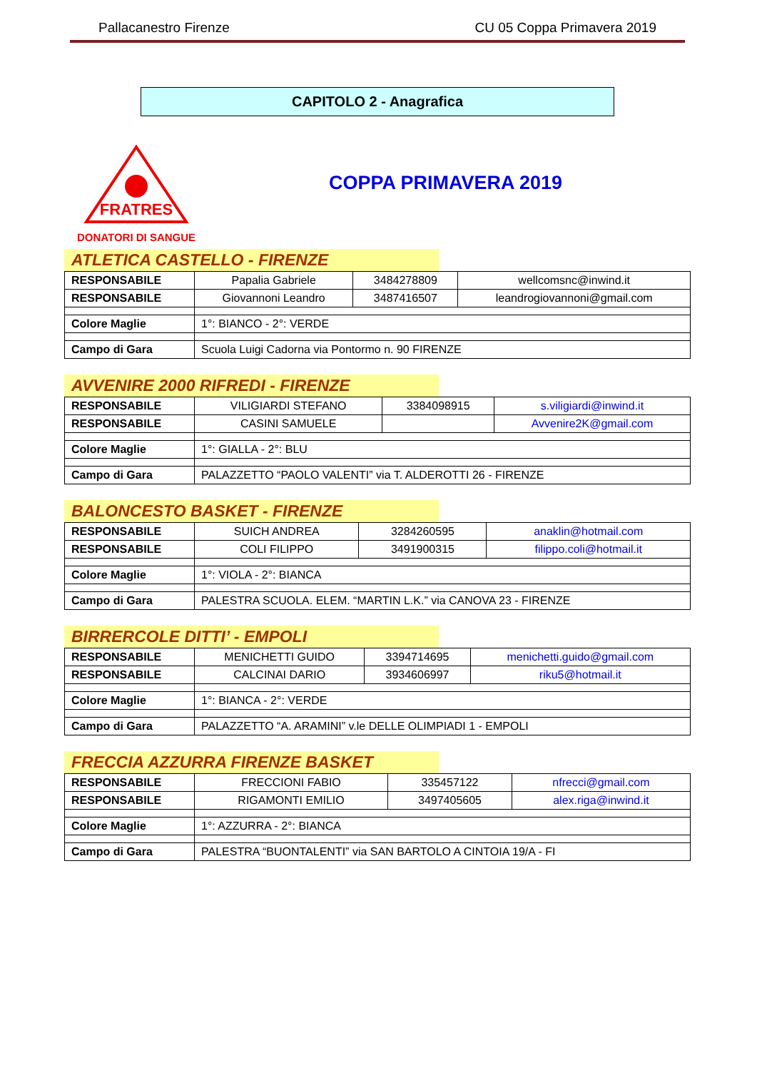Pallacanestro Firenze CU 05 Coppa Primavera 2019
CAPITOLO 2 - Anagrafica
FRATRES
DONATORI DI SANGUE
COPPA PRIMAVERA 2019
ATLETICA CASTELLO - FIRENZE
| RESPONSABILE | Papalia Gabriele | 3484278809 | wellcomsnc@inwind.it |
| RESPONSABILE | Giovannoni Leandro | 3487416507 | leandrogiovannoni@gmail.com |
| Colore Maglie | 1°: BIANCO - 2°: VERDE | | |
| Campo di Gara | Scuola Luigi Cadorna via Pontormo n. 90 FIRENZE | | |
AVVENIRE 2000 RIFREDI - FIRENZE
| RESPONSABILE | VILIGIARDI STEFANO | 3384098915 | s.viligiardi@inwind.it |
| RESPONSABILE | CASINI SAMUELE | | Avvenire2K@gmail.com |
| Colore Maglie | 1°: GIALLA - 2°: BLU | | |
| Campo di Gara | PALAZZETTO “PAOLO VALENTI” via T. ALDEROTTI 26 - FIRENZE | | |
BALONCESTO BASKET - FIRENZE
| RESPONSABILE | SUICH ANDREA | 3284260595 | anaklin@hotmail.com |
| RESPONSABILE | COLI FILIPPO | 3491900315 | filippo.coli@hotmail.it |
| Colore Maglie | 1°: VIOLA - 2°: BIANCA | | |
| Campo di Gara | PALESTRA SCUOLA. ELEM. “MARTIN L.K.” via CANOVA 23 - FIRENZE | | |
BIRRERCOLE DITTI’ - EMPOLI
| RESPONSABILE | MENICHETTI GUIDO | 3394714695 | menichetti.guido@gmail.com |
| RESPONSABILE | CALCINAI DARIO | 3934606997 | riku5@hotmail.it |
| Colore Maglie | 1°: BIANCA - 2°: VERDE | | |
| Campo di Gara | PALAZZETTO “A. ARAMINI” v.le DELLE OLIMPIADI 1 - EMPOLI | | |
FRECCIA AZZURRA FIRENZE BASKET
| RESPONSABILE | FRECCIONI FABIO | 335457122 | nfrecci@gmail.com |
| RESPONSABILE | RIGAMONTI EMILIO | 3497405605 | alex.riga@inwind.it |
| Colore Maglie | 1°: AZZURRA - 2°: BIANCA | | |
| Campo di Gara | PALESTRA “BUONTALENTI” via SAN BARTOLO A CINTOIA 19/A - FI | | |